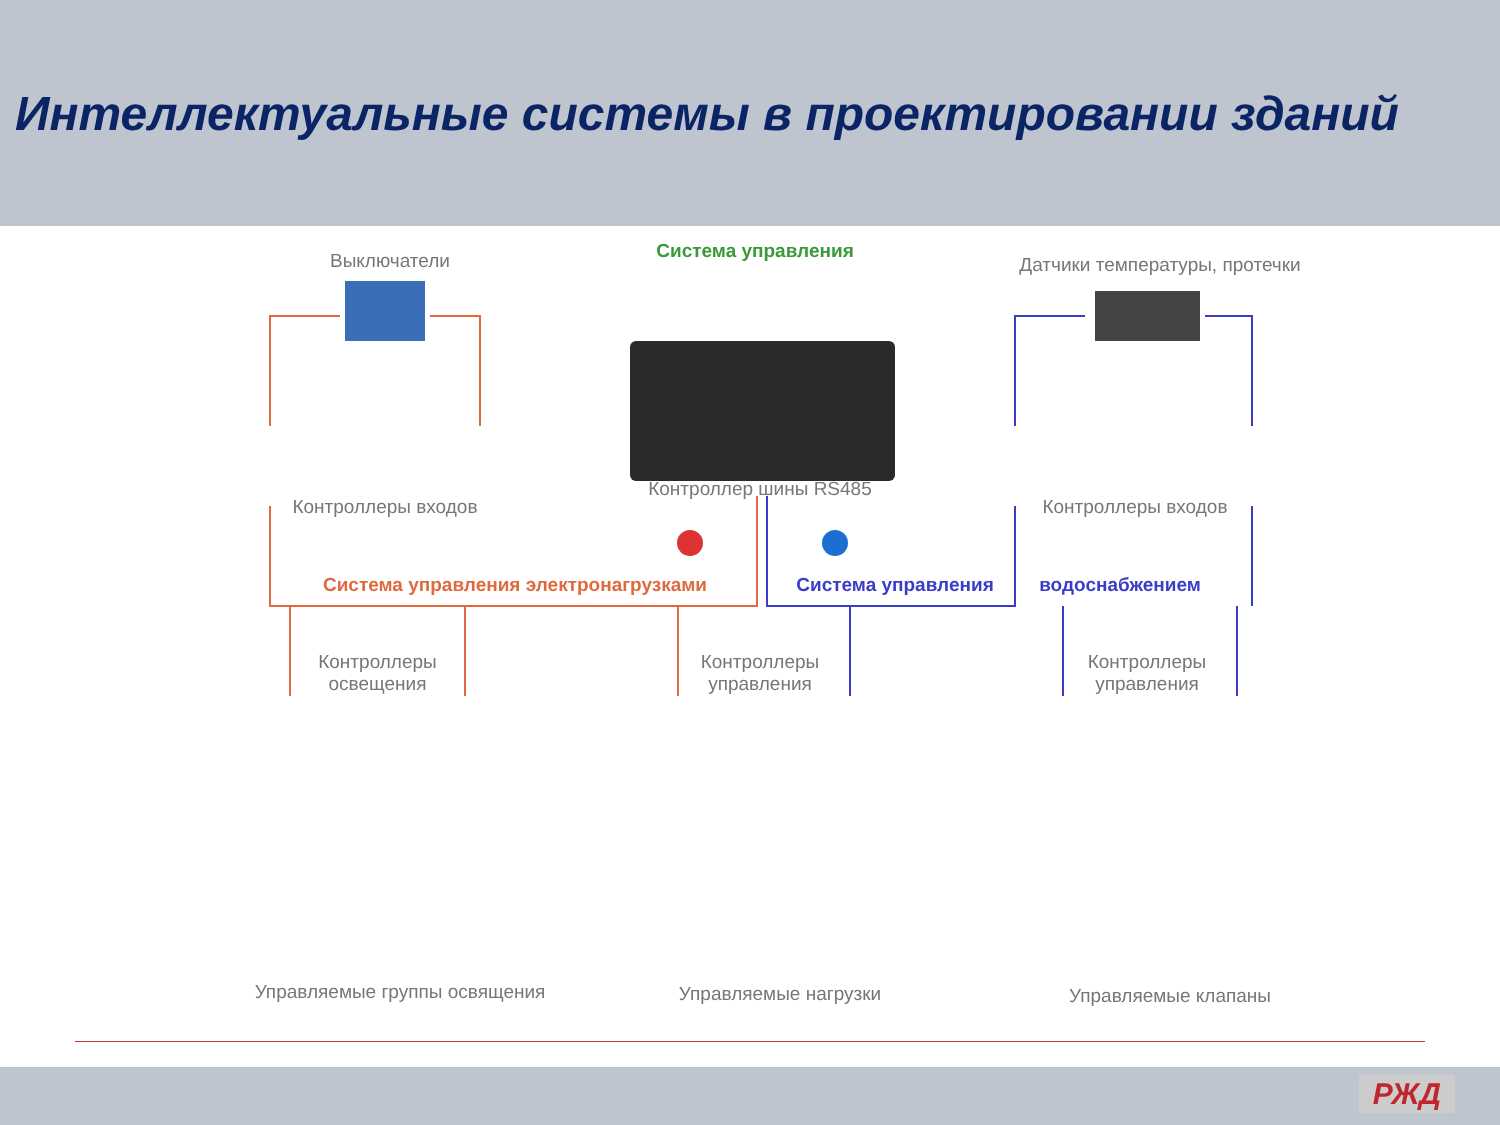Интеллектуальные системы в проектировании зданий
Выключатели Система управления
Датчики температуры, протечки
Контроллеры входов
Контроллер шины RS485
Контроллеры входов
Система управления электронагрузками Система управления водоснабжением
Контроллеры освещения
Контроллеры управления
Контроллеры управления
Управляемые группы освящения Управляемые нагрузки Управляемые клапаны
РЖД